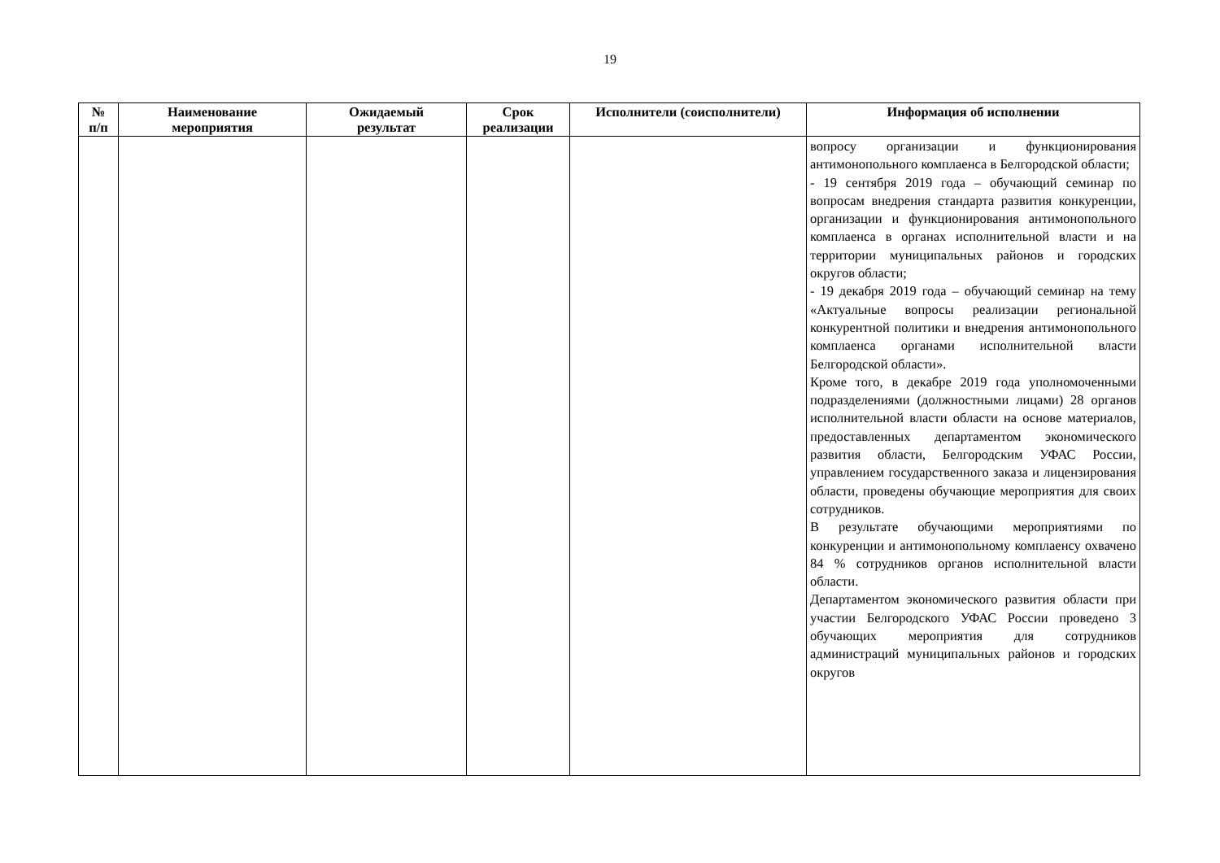19
| № п/п | Наименование мероприятия | Ожидаемый результат | Срок реализации | Исполнители (соисполнители) | Информация об исполнении |
| --- | --- | --- | --- | --- | --- |
| | | | | | вопросу организации и функционирования антимонопольного комплаенса в Белгородской области; - 19 сентября 2019 года – обучающий семинар по вопросам внедрения стандарта развития конкуренции, организации и функционирования антимонопольного комплаенса в органах исполнительной власти и на территории муниципальных районов и городских округов области; - 19 декабря 2019 года – обучающий семинар на тему «Актуальные вопросы реализации региональной конкурентной политики и внедрения антимонопольного комплаенса органами исполнительной власти Белгородской области». Кроме того, в декабре 2019 года уполномоченными подразделениями (должностными лицами) 28 органов исполнительной власти области на основе материалов, предоставленных департаментом экономического развития области, Белгородским УФАС России, управлением государственного заказа и лицензирования области, проведены обучающие мероприятия для своих сотрудников. В результате обучающими мероприятиями по конкуренции и антимонопольному комплаенсу охвачено 84 % сотрудников органов исполнительной власти области. Департаментом экономического развития области при участии Белгородского УФАС России проведено 3 обучающих мероприятия для сотрудников администраций муниципальных районов и городских округов |